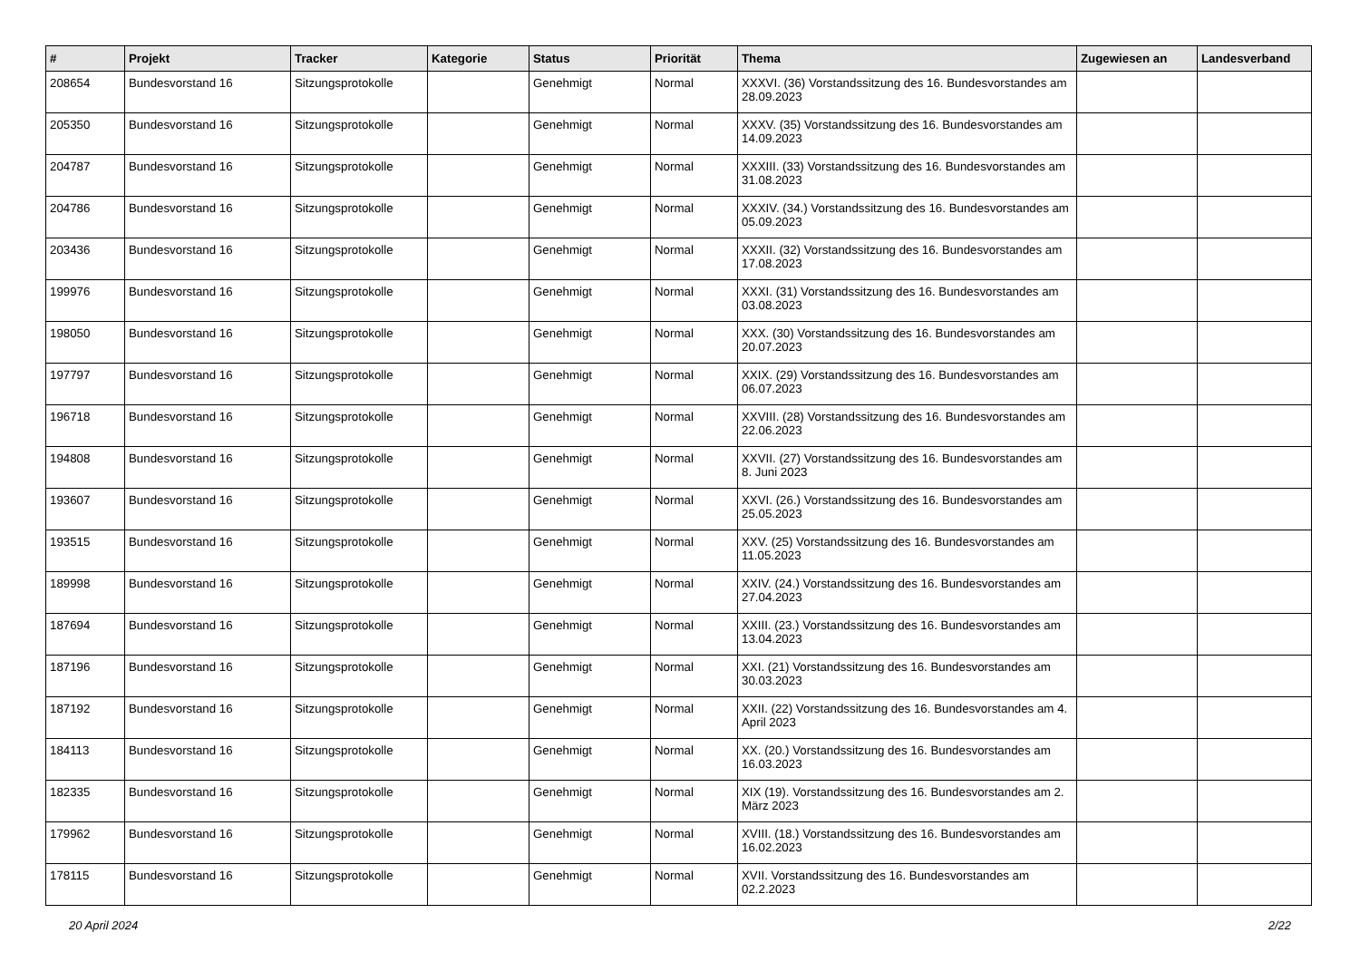| # | Projekt | Tracker | Kategorie | Status | Priorität | Thema | Zugewiesen an | Landesverband |
| --- | --- | --- | --- | --- | --- | --- | --- | --- |
| 208654 | Bundesvorstand 16 | Sitzungsprotokolle | | Genehmigt | Normal | XXXVI. (36) Vorstandssitzung des 16. Bundesvorstandes am 28.09.2023 | | |
| 205350 | Bundesvorstand 16 | Sitzungsprotokolle | | Genehmigt | Normal | XXXV. (35) Vorstandssitzung des 16. Bundesvorstandes am 14.09.2023 | | |
| 204787 | Bundesvorstand 16 | Sitzungsprotokolle | | Genehmigt | Normal | XXXIII. (33) Vorstandssitzung des 16. Bundesvorstandes am 31.08.2023 | | |
| 204786 | Bundesvorstand 16 | Sitzungsprotokolle | | Genehmigt | Normal | XXXIV. (34.) Vorstandssitzung des 16. Bundesvorstandes am 05.09.2023 | | |
| 203436 | Bundesvorstand 16 | Sitzungsprotokolle | | Genehmigt | Normal | XXXII. (32) Vorstandssitzung des 16. Bundesvorstandes am 17.08.2023 | | |
| 199976 | Bundesvorstand 16 | Sitzungsprotokolle | | Genehmigt | Normal | XXXI. (31) Vorstandssitzung des 16. Bundesvorstandes am 03.08.2023 | | |
| 198050 | Bundesvorstand 16 | Sitzungsprotokolle | | Genehmigt | Normal | XXX. (30) Vorstandssitzung des 16. Bundesvorstandes am 20.07.2023 | | |
| 197797 | Bundesvorstand 16 | Sitzungsprotokolle | | Genehmigt | Normal | XXIX. (29) Vorstandssitzung des 16. Bundesvorstandes am 06.07.2023 | | |
| 196718 | Bundesvorstand 16 | Sitzungsprotokolle | | Genehmigt | Normal | XXVIII. (28) Vorstandssitzung des 16. Bundesvorstandes am 22.06.2023 | | |
| 194808 | Bundesvorstand 16 | Sitzungsprotokolle | | Genehmigt | Normal | XXVII. (27) Vorstandssitzung des 16. Bundesvorstandes am 8. Juni 2023 | | |
| 193607 | Bundesvorstand 16 | Sitzungsprotokolle | | Genehmigt | Normal | XXVI. (26.) Vorstandssitzung des 16. Bundesvorstandes am 25.05.2023 | | |
| 193515 | Bundesvorstand 16 | Sitzungsprotokolle | | Genehmigt | Normal | XXV. (25) Vorstandssitzung des 16. Bundesvorstandes am 11.05.2023 | | |
| 189998 | Bundesvorstand 16 | Sitzungsprotokolle | | Genehmigt | Normal | XXIV. (24.) Vorstandssitzung des 16. Bundesvorstandes am 27.04.2023 | | |
| 187694 | Bundesvorstand 16 | Sitzungsprotokolle | | Genehmigt | Normal | XXIII. (23.) Vorstandssitzung des 16. Bundesvorstandes am 13.04.2023 | | |
| 187196 | Bundesvorstand 16 | Sitzungsprotokolle | | Genehmigt | Normal | XXI. (21) Vorstandssitzung des 16. Bundesvorstandes am 30.03.2023 | | |
| 187192 | Bundesvorstand 16 | Sitzungsprotokolle | | Genehmigt | Normal | XXII. (22) Vorstandssitzung des 16. Bundesvorstandes am 4. April 2023 | | |
| 184113 | Bundesvorstand 16 | Sitzungsprotokolle | | Genehmigt | Normal | XX. (20.) Vorstandssitzung des 16. Bundesvorstandes am 16.03.2023 | | |
| 182335 | Bundesvorstand 16 | Sitzungsprotokolle | | Genehmigt | Normal | XIX (19). Vorstandssitzung des 16. Bundesvorstandes am 2. März 2023 | | |
| 179962 | Bundesvorstand 16 | Sitzungsprotokolle | | Genehmigt | Normal | XVIII. (18.) Vorstandssitzung des 16. Bundesvorstandes am 16.02.2023 | | |
| 178115 | Bundesvorstand 16 | Sitzungsprotokolle | | Genehmigt | Normal | XVII. Vorstandssitzung des 16. Bundesvorstandes am 02.2.2023 | | |
20 April 2024 2/22